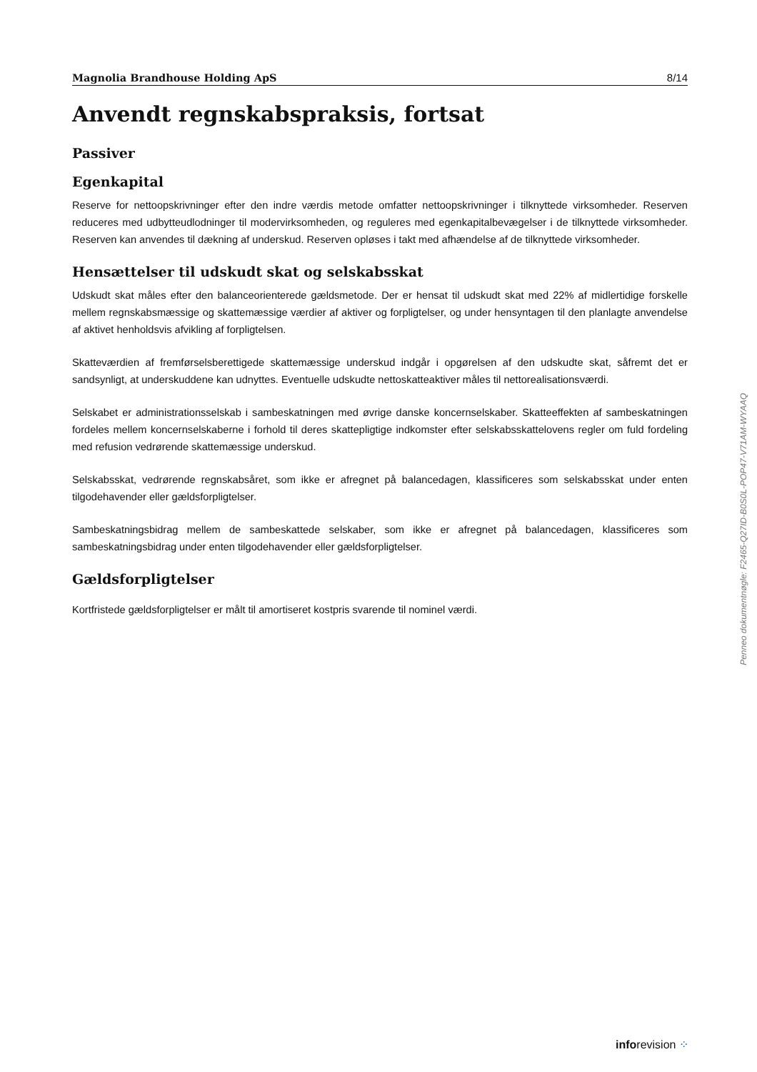Magnolia Brandhouse Holding ApS 8/14
Anvendt regnskabspraksis, fortsat
Passiver
Egenkapital
Reserve for nettoopskrivninger efter den indre værdis metode omfatter nettoopskrivninger i tilknyttede virksomheder. Reserven reduceres med udbytteudlodninger til modervirksomheden, og reguleres med egenkapitalbevægelser i de tilknyttede virksomheder. Reserven kan anvendes til dækning af underskud. Reserven opløses i takt med afhændelse af de tilknyttede virksomheder.
Hensættelser til udskudt skat og selskabsskat
Udskudt skat måles efter den balanceorienterede gældsmetode. Der er hensat til udskudt skat med 22% af midlertidige forskelle mellem regnskabsmæssige og skattemæssige værdier af aktiver og forpligtelser, og under hensyntagen til den planlagte anvendelse af aktivet henholdsvis afvikling af forpligtelsen.
Skatteværdien af fremførselsberettigede skattemæssige underskud indgår i opgørelsen af den udskudte skat, såfremt det er sandsynligt, at underskuddene kan udnyttes. Eventuelle udskudte nettoskatteaktiver måles til nettorealisationsværdi.
Selskabet er administrationsselskab i sambeskatningen med øvrige danske koncernselskaber. Skatteeffekten af sambeskatningen fordeles mellem koncernselskaberne i forhold til deres skattepligtige indkomster efter selskabsskattelovens regler om fuld fordeling med refusion vedrørende skattemæssige underskud.
Selskabsskat, vedrørende regnskabsåret, som ikke er afregnet på balancedagen, klassificeres som selskabsskat under enten tilgodehavender eller gældsforpligtelser.
Sambeskatningsbidrag mellem de sambeskattede selskaber, som ikke er afregnet på balancedagen, klassificeres som sambeskatningsbidrag under enten tilgodehavender eller gældsforpligtelser.
Gældsforpligtelser
Kortfristede gældsforpligtelser er målt til amortiseret kostpris svarende til nominel værdi.
Penneo dokumentnøgle: F2465-Q27ID-B0S0L-POP47-V71AM-WYAAQ
inforevision ⁘